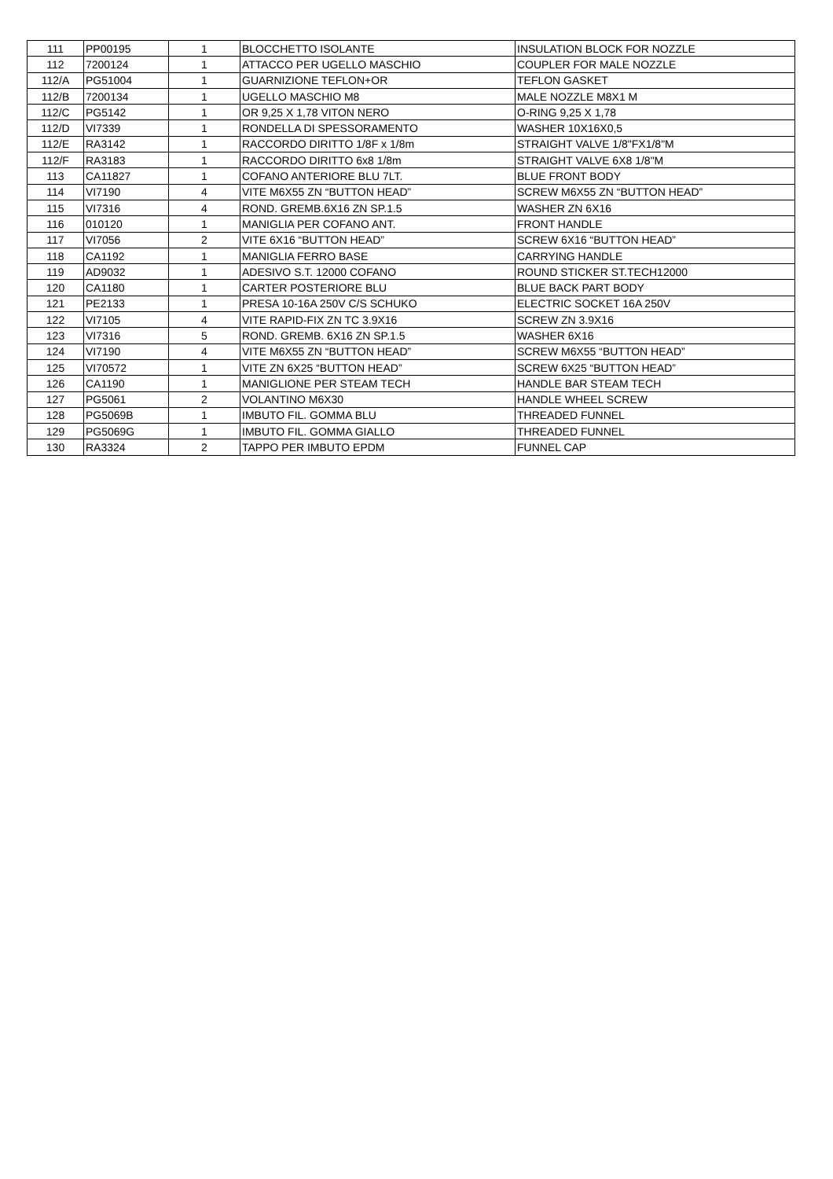| 111 | PP00195 | 1 | BLOCCHETTO ISOLANTE | INSULATION BLOCK FOR NOZZLE |
| 112 | 7200124 | 1 | ATTACCO PER UGELLO MASCHIO | COUPLER FOR MALE NOZZLE |
| 112/A | PG51004 | 1 | GUARNIZIONE TEFLON+OR | TEFLON GASKET |
| 112/B | 7200134 | 1 | UGELLO MASCHIO M8 | MALE NOZZLE M8X1 M |
| 112/C | PG5142 | 1 | OR 9,25 X 1,78 VITON NERO | O-RING 9,25 X 1,78 |
| 112/D | VI7339 | 1 | RONDELLA DI SPESSORAMENTO | WASHER 10X16X0,5 |
| 112/E | RA3142 | 1 | RACCORDO DIRITTO 1/8F x 1/8m | STRAIGHT VALVE 1/8"FX1/8"M |
| 112/F | RA3183 | 1 | RACCORDO DIRITTO 6x8 1/8m | STRAIGHT VALVE 6X8 1/8"M |
| 113 | CA11827 | 1 | COFANO ANTERIORE BLU 7LT. | BLUE FRONT BODY |
| 114 | VI7190 | 4 | VITE M6X55 ZN “BUTTON HEAD” | SCREW M6X55 ZN “BUTTON HEAD” |
| 115 | VI7316 | 4 | ROND. GREMB.6X16 ZN SP.1.5 | WASHER ZN 6X16 |
| 116 | 010120 | 1 | MANIGLIA PER COFANO ANT. | FRONT HANDLE |
| 117 | VI7056 | 2 | VITE 6X16 “BUTTON HEAD” | SCREW 6X16 “BUTTON HEAD” |
| 118 | CA1192 | 1 | MANIGLIA FERRO BASE | CARRYING HANDLE |
| 119 | AD9032 | 1 | ADESIVO S.T. 12000 COFANO | ROUND STICKER ST.TECH12000 |
| 120 | CA1180 | 1 | CARTER POSTERIORE BLU | BLUE BACK PART BODY |
| 121 | PE2133 | 1 | PRESA 10-16A 250V C/S SCHUKO | ELECTRIC SOCKET 16A 250V |
| 122 | VI7105 | 4 | VITE RAPID-FIX ZN TC 3.9X16 | SCREW ZN 3.9X16 |
| 123 | VI7316 | 5 | ROND. GREMB. 6X16 ZN SP.1.5 | WASHER 6X16 |
| 124 | VI7190 | 4 | VITE M6X55 ZN “BUTTON HEAD” | SCREW M6X55 “BUTTON HEAD” |
| 125 | VI70572 | 1 | VITE ZN 6X25 “BUTTON HEAD” | SCREW 6X25 “BUTTON HEAD” |
| 126 | CA1190 | 1 | MANIGLIONE PER STEAM TECH | HANDLE BAR STEAM TECH |
| 127 | PG5061 | 2 | VOLANTINO M6X30 | HANDLE WHEEL SCREW |
| 128 | PG5069B | 1 | IMBUTO FIL. GOMMA BLU | THREADED FUNNEL |
| 129 | PG5069G | 1 | IMBUTO FIL. GOMMA GIALLO | THREADED FUNNEL |
| 130 | RA3324 | 2 | TAPPO PER IMBUTO EPDM | FUNNEL CAP |